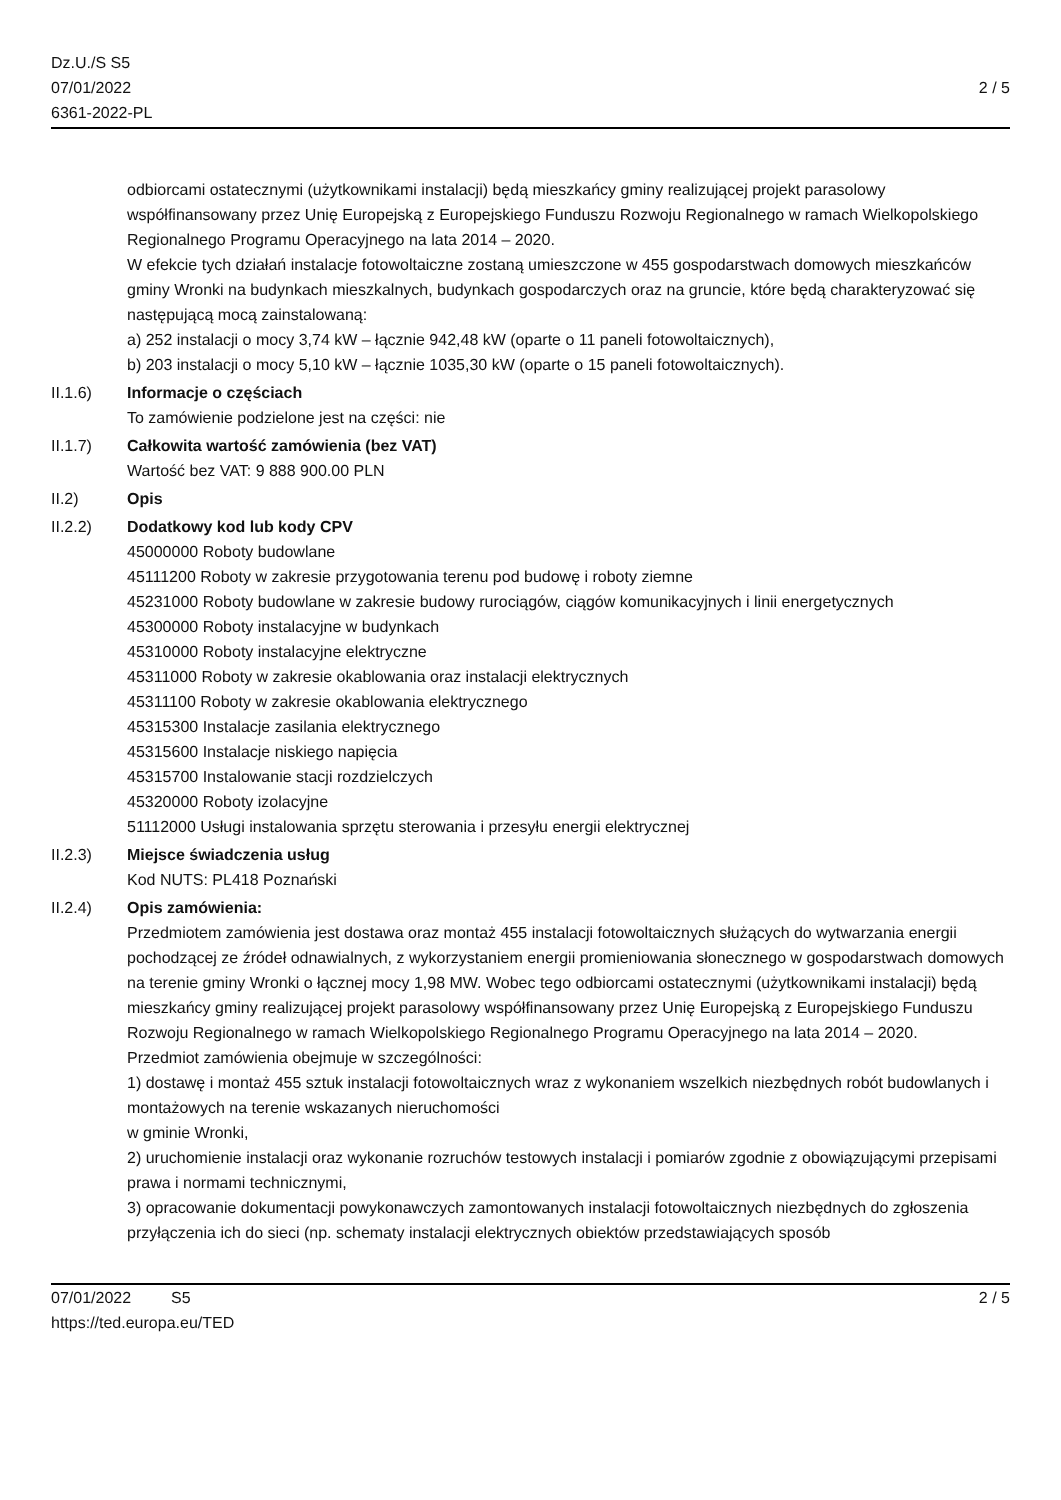Dz.U./S S5
07/01/2022
6361-2022-PL
2 / 5
odbiorcami ostatecznymi (użytkownikami instalacji) będą mieszkańcy gminy realizującej projekt parasolowy współfinansowany przez Unię Europejską z Europejskiego Funduszu Rozwoju Regionalnego w ramach Wielkopolskiego Regionalnego Programu Operacyjnego na lata 2014 – 2020.
W efekcie tych działań instalacje fotowoltaiczne zostaną umieszczone w 455 gospodarstwach domowych mieszkańców gminy Wronki na budynkach mieszkalnych, budynkach gospodarczych oraz na gruncie, które będą charakteryzować się następującą mocą zainstalowaną:
a) 252 instalacji o mocy 3,74 kW – łącznie 942,48 kW (oparte o 11 paneli fotowoltaicznych),
b) 203 instalacji o mocy 5,10 kW – łącznie 1035,30 kW (oparte o 15 paneli fotowoltaicznych).
II.1.6) Informacje o częściach
To zamówienie podzielone jest na części: nie
II.1.7) Całkowita wartość zamówienia (bez VAT)
Wartość bez VAT: 9 888 900.00 PLN
II.2) Opis
II.2.2) Dodatkowy kod lub kody CPV
45000000 Roboty budowlane
45111200 Roboty w zakresie przygotowania terenu pod budowę i roboty ziemne
45231000 Roboty budowlane w zakresie budowy rurociągów, ciągów komunikacyjnych i linii energetycznych
45300000 Roboty instalacyjne w budynkach
45310000 Roboty instalacyjne elektryczne
45311000 Roboty w zakresie okablowania oraz instalacji elektrycznych
45311100 Roboty w zakresie okablowania elektrycznego
45315300 Instalacje zasilania elektrycznego
45315600 Instalacje niskiego napięcia
45315700 Instalowanie stacji rozdzielczych
45320000 Roboty izolacyjne
51112000 Usługi instalowania sprzętu sterowania i przesyłu energii elektrycznej
II.2.3) Miejsce świadczenia usług
Kod NUTS: PL418 Poznański
II.2.4) Opis zamówienia:
Przedmiotem zamówienia jest dostawa oraz montaż 455 instalacji fotowoltaicznych służących do wytwarzania energii pochodzącej ze źródeł odnawialnych, z wykorzystaniem energii promieniowania słonecznego w gospodarstwach domowych na terenie gminy Wronki o łącznej mocy 1,98 MW. Wobec tego odbiorcami ostatecznymi (użytkownikami instalacji) będą mieszkańcy gminy realizującej projekt parasolowy współfinansowany przez Unię Europejską z Europejskiego Funduszu Rozwoju Regionalnego w ramach Wielkopolskiego Regionalnego Programu Operacyjnego na lata 2014 – 2020.
Przedmiot zamówienia obejmuje w szczególności:
1) dostawę i montaż 455 sztuk instalacji fotowoltaicznych wraz z wykonaniem wszelkich niezbędnych robót budowlanych i montażowych na terenie wskazanych nieruchomości
w gminie Wronki,
2) uruchomienie instalacji oraz wykonanie rozruchów testowych instalacji i pomiarów zgodnie z obowiązującymi przepisami prawa i normami technicznymi,
3) opracowanie dokumentacji powykonawczych zamontowanych instalacji fotowoltaicznych niezbędnych do zgłoszenia przyłączenia ich do sieci (np. schematy instalacji elektrycznych obiektów przedstawiających sposób
07/01/2022 S5 2 / 5
https://ted.europa.eu/TED